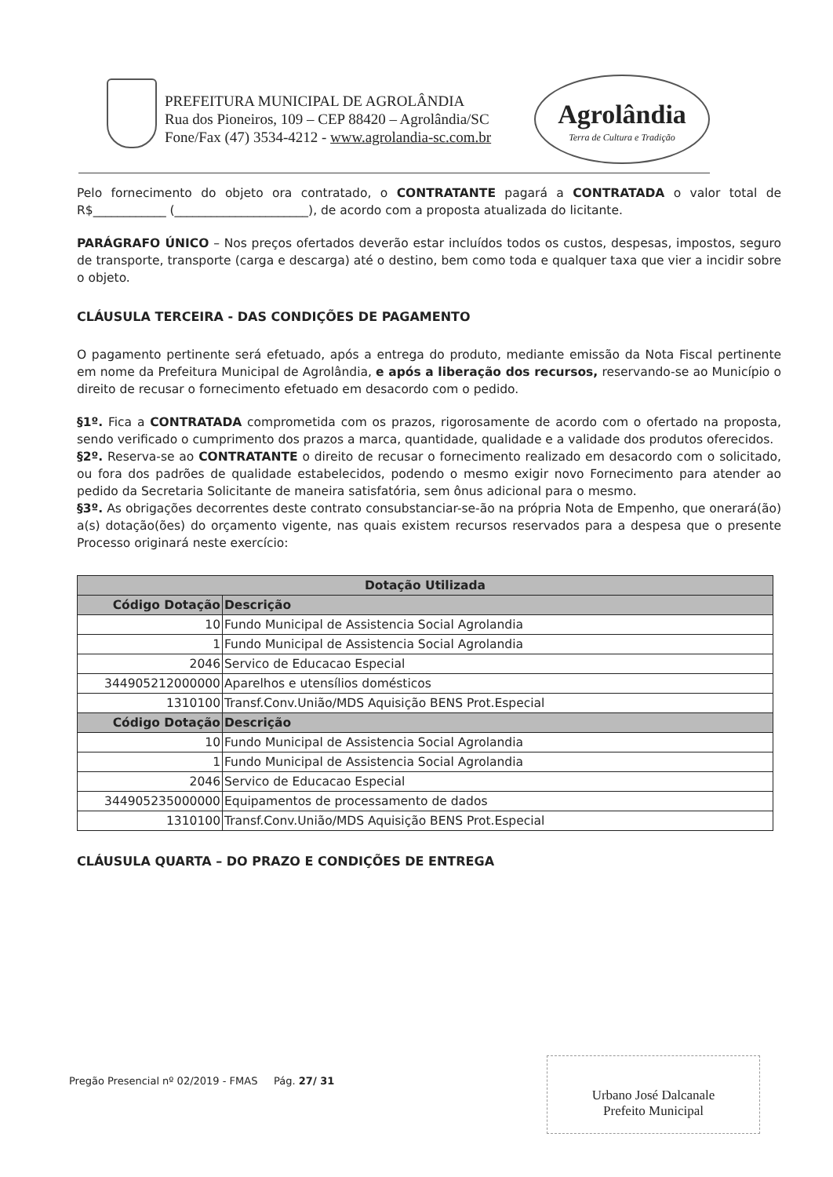PREFEITURA MUNICIPAL DE AGROLÂNDIA
Rua dos Pioneiros, 109 – CEP 88420 – Agrolândia/SC
Fone/Fax (47) 3534-4212 - www.agrolandia-sc.com.br
Agrolândia
Terra de Cultura e Tradição
Pelo fornecimento do objeto ora contratado, o CONTRATANTE pagará a CONTRATADA o valor total de R$____________ (______________________), de acordo com a proposta atualizada do licitante.
PARÁGRAFO ÚNICO – Nos preços ofertados deverão estar incluídos todos os custos, despesas, impostos, seguro de transporte, transporte (carga e descarga) até o destino, bem como toda e qualquer taxa que vier a incidir sobre o objeto.
CLÁUSULA TERCEIRA - DAS CONDIÇÕES DE PAGAMENTO
O pagamento pertinente será efetuado, após a entrega do produto, mediante emissão da Nota Fiscal pertinente em nome da Prefeitura Municipal de Agrolândia, e após a liberação dos recursos, reservando-se ao Município o direito de recusar o fornecimento efetuado em desacordo com o pedido.
§1º. Fica a CONTRATADA comprometida com os prazos, rigorosamente de acordo com o ofertado na proposta, sendo verificado o cumprimento dos prazos a marca, quantidade, qualidade e a validade dos produtos oferecidos.
§2º. Reserva-se ao CONTRATANTE o direito de recusar o fornecimento realizado em desacordo com o solicitado, ou fora dos padrões de qualidade estabelecidos, podendo o mesmo exigir novo Fornecimento para atender ao pedido da Secretaria Solicitante de maneira satisfatória, sem ônus adicional para o mesmo.
§3º. As obrigações decorrentes deste contrato consubstanciar-se-ão na própria Nota de Empenho, que onerará(ão) a(s) dotação(ões) do orçamento vigente, nas quais existem recursos reservados para a despesa que o presente Processo originará neste exercício:
| Dotação Utilizada | |
| --- | --- |
| Código Dotação | Descrição |
| 10 | Fundo Municipal de Assistencia Social Agrolandia |
| 1 | Fundo Municipal de Assistencia Social Agrolandia |
| 2046 | Servico de Educacao Especial |
| 344905212000000 | Aparelhos e utensílios domésticos |
| 1310100 | Transf.Conv.União/MDS Aquisição BENS Prot.Especial |
| Código Dotação | Descrição |
| 10 | Fundo Municipal de Assistencia Social Agrolandia |
| 1 | Fundo Municipal de Assistencia Social Agrolandia |
| 2046 | Servico de Educacao Especial |
| 344905235000000 | Equipamentos de processamento de dados |
| 1310100 | Transf.Conv.União/MDS Aquisição BENS Prot.Especial |
CLÁUSULA QUARTA – DO PRAZO E CONDIÇÕES DE ENTREGA
Pregão Presencial nº 02/2019 - FMAS Pág. 27/ 31
Urbano José Dalcanale
Prefeito Municipal